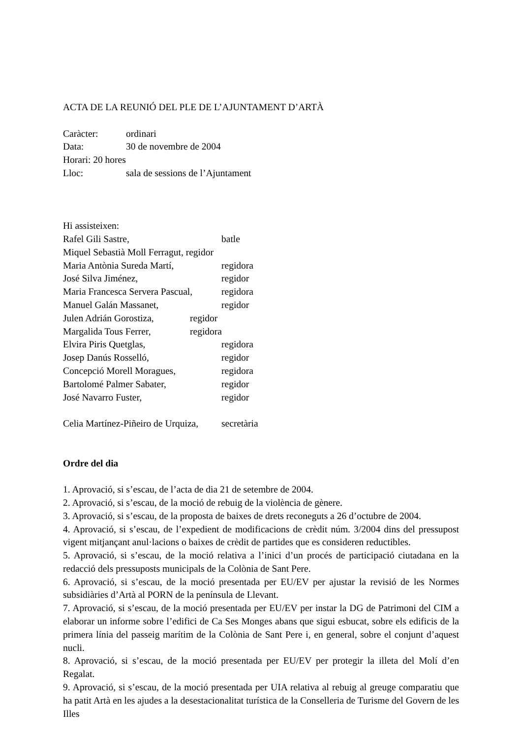ACTA DE LA REUNIÓ DEL PLE DE L’AJUNTAMENT D’ARTÀ
Caràcter: ordinari
Data: 30 de novembre de 2004
Horari: 20 hores
Lloc: sala de sessions de l’Ajuntament
Hi assisteixen:
Rafel Gili Sastre, batle
Miquel Sebastià Moll Ferragut, regidor
Maria Antònia Sureda Martí, regidora
José Silva Jiménez, regidor
Maria Francesca Servera Pascual, regidora
Manuel Galán Massanet, regidor
Julen Adrián Gorostiza, regidor
Margalida Tous Ferrer, regidora
Elvira Piris Quetglas, regidora
Josep Danús Rosselló, regidor
Concepció Morell Moragues, regidora
Bartolomé Palmer Sabater, regidor
José Navarro Fuster, regidor
Celia Martínez-Piñeiro de Urquiza, secretària
Ordre del dia
1. Aprovació, si s’escau, de l’acta de dia 21 de setembre de 2004.
2. Aprovació, si s’escau, de la moció de rebuig de la violència de gènere.
3. Aprovació, si s’escau, de la proposta de baixes de drets reconeguts a 26 d’octubre de 2004.
4. Aprovació, si s’escau, de l’expedient de modificacions de crèdit núm. 3/2004 dins del pressupost vigent mitjançant anul·lacions o baixes de crèdit de partides que es consideren reductibles.
5. Aprovació, si s’escau, de la moció relativa a l’inici d’un procés de participació ciutadana en la redacció dels pressuposts municipals de la Colònia de Sant Pere.
6. Aprovació, si s’escau, de la moció presentada per EU/EV per ajustar la revisió de les Normes subsidiàries d’Artà al PORN de la península de Llevant.
7. Aprovació, si s’escau, de la moció presentada per EU/EV per instar la DG de Patrimoni del CIM a elaborar un informe sobre l’edifici de Ca Ses Monges abans que sigui esbucat, sobre els edificis de la primera línia del passeig marítim de la Colònia de Sant Pere i, en general, sobre el conjunt d’aquest nucli.
8. Aprovació, si s’escau, de la moció presentada per EU/EV per protegir la illeta del Molí d’en Regalat.
9. Aprovació, si s’escau, de la moció presentada per UIA relativa al rebuig al greuge comparatiu que ha patit Artà en les ajudes a la desestacionalitat turística de la Conselleria de Turisme del Govern de les Illes